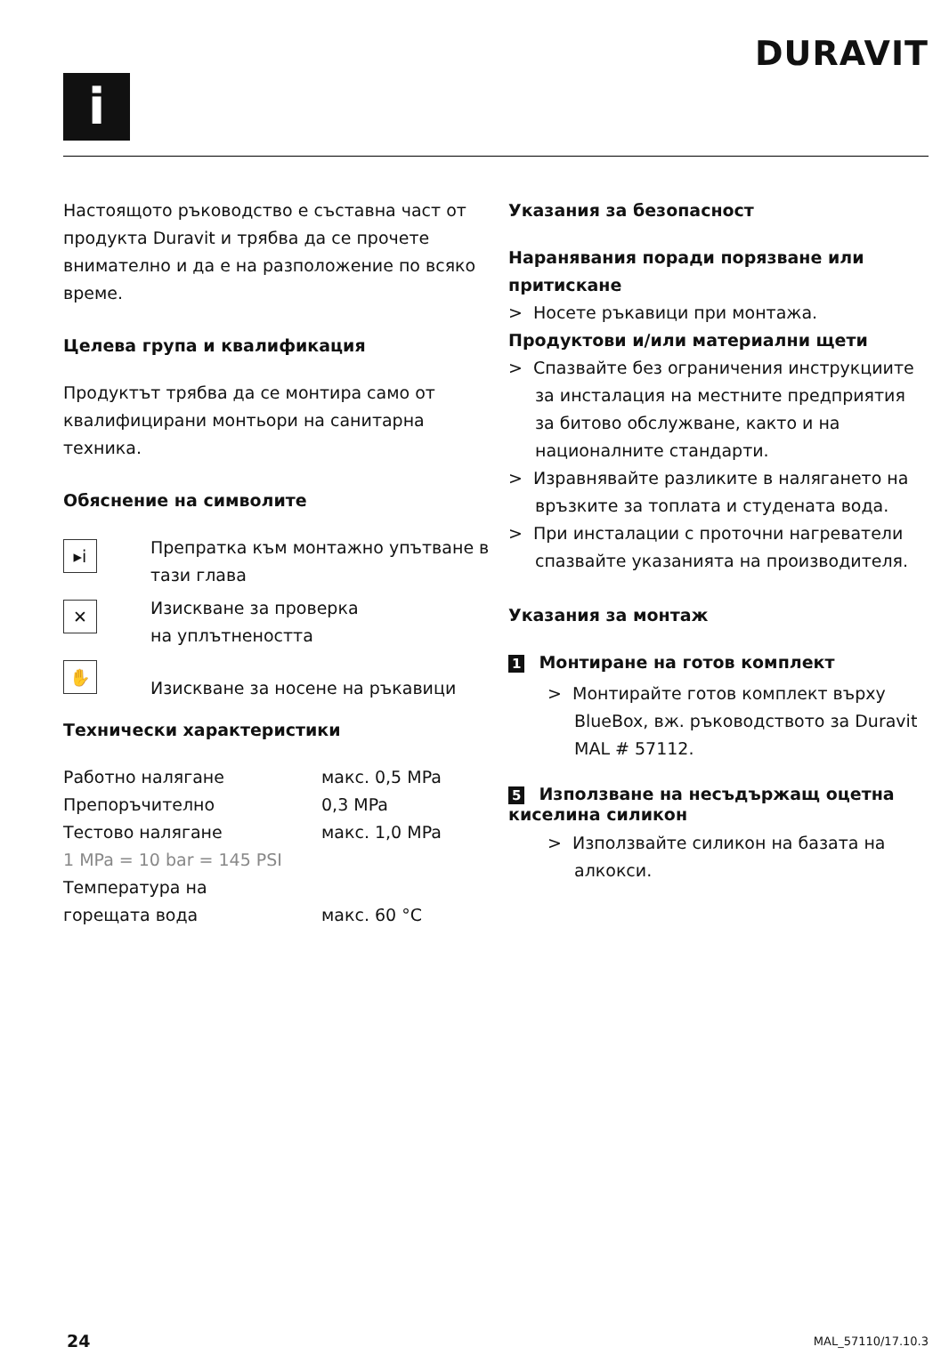i
DURAVIT
Настоящото ръководство е съставна част от продукта Duravit и трябва да се прочете внимателно и да е на разположение по всяко време.
Целева група и квалификация
Продуктът трябва да се монтира само от квалифицирани монтьори на санитарна техника.
Обяснение на символите
▸i
Препратка към монтажно упътване в тази глава
✕
Изискване за проверка
на уплътнеността
✋
Изискване за носене на ръкавици
Технически характеристики
| Работно налягане | макс. 0,5 MPa |
| Препоръчително | 0,3 MPa |
| Тестово налягане | макс. 1,0 MPa |
| 1 MPa = 10 bar = 145 PSI | |
| Температура на горещата вода | макс. 60 °C |
Указания за безопасност
Наранявания поради порязване или притискане
> Носете ръкавици при монтажа.
Продуктови и/или материални щети
> Спазвайте без ограничения инструкциите за инсталация на местните предприятия за битово обслужване, както и на националните стандарти.
> Изравнявайте разликите в налягането на връзките за топлата и студената вода.
> При инсталации с проточни нагреватели спазвайте указанията на производителя.
Указания за монтаж
1 Монтиране на готов комплект
> Монтирайте готов комплект върху BlueBox, вж. ръководството за Duravit MAL # 57112.
5 Използване на несъдържащ оцетна киселина силикон
> Използвайте силикон на базата на алкокси.
24 MAL_57110/17.10.3